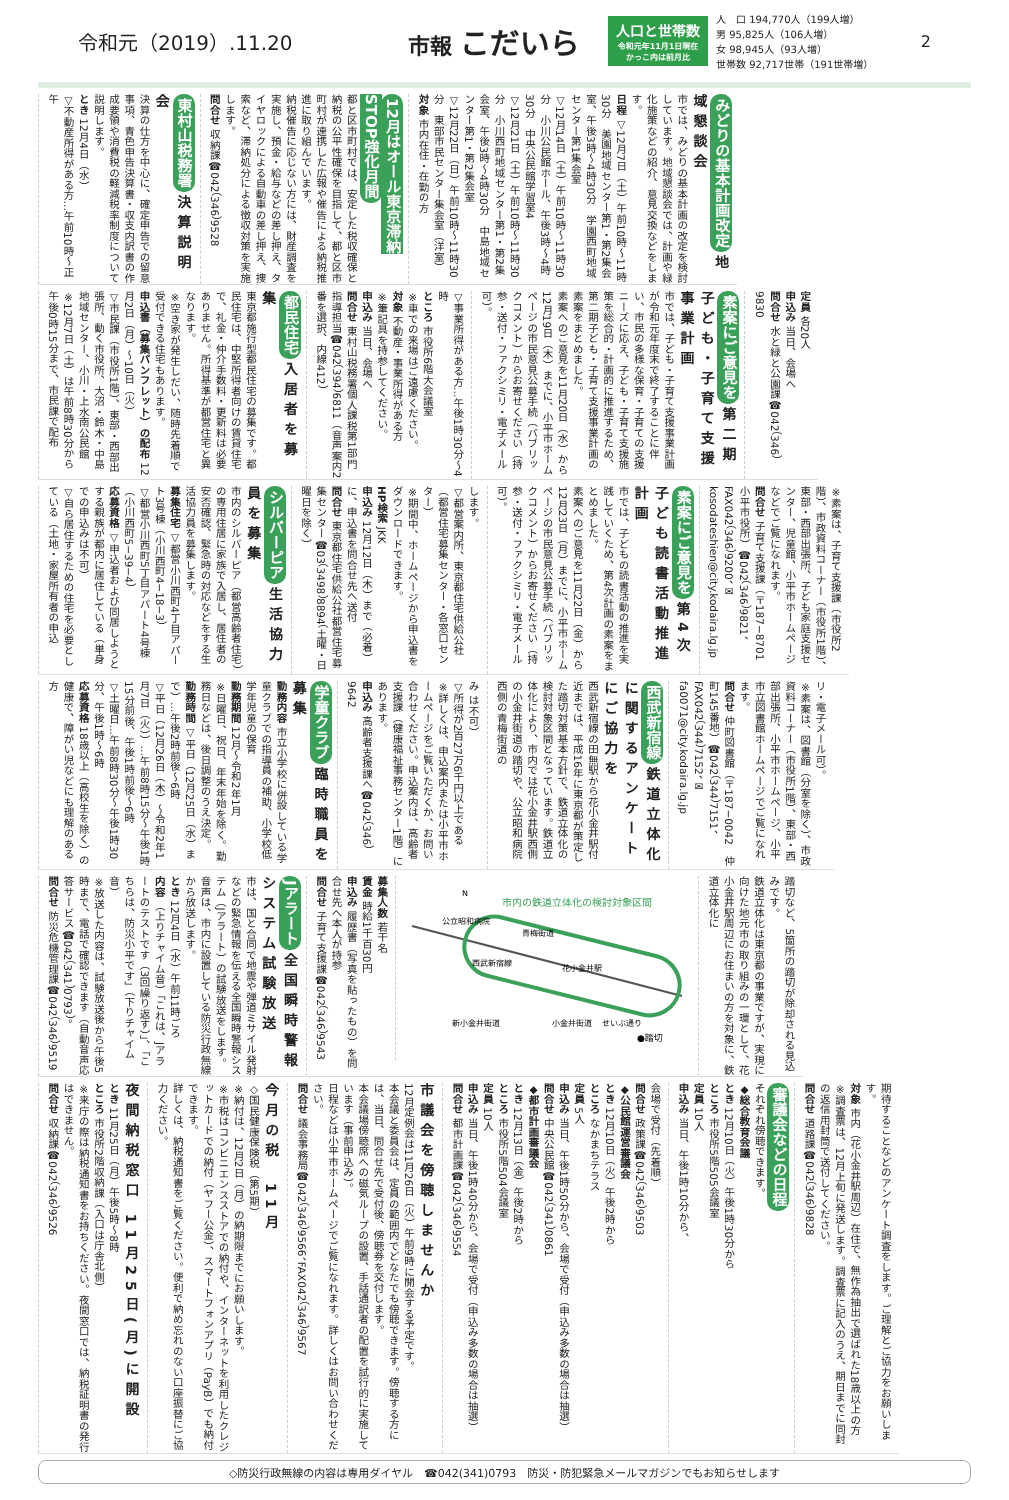令和元（2019）.11.20 市報 こだいら
人口と世帯数
令和元年11月1日現在
かっこ内は前月比
人　口 194,770人（199人増）
男 95,825人（106人増）
女 98,945人（93人増）
世帯数 92,717世帯（191世帯増）
2
みどりの基本計画改定 地域懇談会
市では、みどりの基本計画の改定を検討しています。地域懇談会では、計画や緑化施策などの紹介、意見交換などをします。
日程 ▽12月7日（土）午前10時～11時30分　美園地域センター第1・第2集会室、午後3時～4時30分　学園西町地域センター第1集会室
▽12月14日（土）午前10時～11時30分　小川公民館ホール、午後3時～4時30分　中央公民館学習室4
▽12月21日（土）午前10時～11時30分　小川西町地域センター第1・第2集会室、午後3時～4時30分　中島地域センター第1・第2集会室
▽12月22日（日）午前10時～11時30分　東部市民センター集会室（洋室）
対象 市内在住・在勤の方
12月はオール東京滞納STOP強化月間
都と区市町村では、安定した税収確保と納税の公平性確保を目指して、都と区市町村が連携した広報や催告による納税推進に取り組んでいます。
納税催告に応じない方には、財産調査を実施し、預金・給与などの差し押え、タイヤロックによる自動車の差し押え、捜索など、滞納処分による徴収対策を実施します。
問合せ 収納課☎042（346）9528
東村山税務署 決算説明会
決算の仕方を中心に、確定申告での留意事項、青色申告決算書・収支内訳書の作成要領や消費税の軽減税率制度について説明します。
とき 12月4日（水）
▽不動産所得がある方…午前10時～正午
定員 各20人
申込み 当日、会場へ
問合せ 水と緑と公園課☎042（346）9830
素案にご意見を 第二期子ども・子育て支援事業計画
市では、子ども・子育て支援事業計画が令和元年度末で終了することに伴い、市民の多様な保育・子育ての支援ニーズに応え、子ども・子育て支援施策を総合的・計画的に推進するため、第二期子ども・子育て支援事業計画の素案をまとめました。
素案へのご意見を11月20日（水）から12月19日（木）までに、小平市ホームページの市民意見公募手続（パブリックコメント）からお寄せください（持参・送付・ファクシミリ・電子メール可）。
▽事業所得がある方…午後1時30分～4時
ところ 市役所6階大会議室
※車での来場はご遠慮ください。
対象 不動産・事業所得がある方
※筆記具を持参してください。
申込み 当日、会場へ
問合せ 東村山税務署個人課税第1部門指導担当☎042（394）6811（音声案内2番を選択、内線412）
都民住宅 入居者を募集
東京都施行型都民住宅の募集です。都民住宅は、中堅所得者向けの賃貸住宅で、礼金・仲介手数料・更新料は必要ありません。所得基準が都営住宅と異なります。
※空き家が発生しだい、随時先着順で受付できる住宅もあります。
申込書（募集パンフレット）の配布 12月2日（月）～10日（火）
▽市民課（市役所1階）、東部・西部出張所、動く市役所、大沼・鈴木・中島地域センター、小川・上水南公民館
※12月7日（土）は午前8時30分から午後0時15分まで、市民課で配布
※素案は、子育て支援課（市役所2階）、市政資料コーナー（市役所1階）、東部・西部出張所、子ども家庭支援センター、児童館、小平市ホームページなどでご覧になれます。
問合せ 子育て支援課（〒187−8701　小平市役所）☎042（346）9821、FAX042（346）9200、✉kosodateshien@city.kodaira.lg.jp
素案にご意見を 第4次子ども読書活動推進計画
市では、子どもの読書活動の推進を実践していくため、第4次計画の素案をまとめました。
素案へのご意見を11月22日（金）から12月23日（月）までに、小平市ホームページの市民意見公募手続（パブリックコメント）からお寄せください（持参・送付・ファクシミリ・電子メール可）。
します。
▽都営案内所、東京都住宅供給公社（都営住宅募集センター・各窓口センター）
※期間中、ホームページから申込書をダウンロードできます。
HP検索 JKK
申込み 12月12日（木）まで（必着）に、申込書を問合せ先へ送付
問合せ 東京都住宅供給公社都営住宅募集センター☎03（3498）8894（土曜・日曜日を除く）
シルバーピア 生活協力員を募集
市内のシルバーピア（都営高齢者住宅）の専用住居に家族で入居し、居住者の安否確認、緊急時の対応などをする生活協力員を募集します。
募集住宅 ▽都営小川西町4丁目アパート3号棟（小川西町4−18−3）
▽都営小川西町5丁目アパート4号棟（小川西町5−39−4）
応募資格 ▽申込者および同居しようとする親族が都内に居住している（単身での申込みは不可）
▽自ら居住するための住宅を必要としている（土地・家屋所有者の申込
リ・電子メール可）。
※素案は、図書館（分室を除く）、市政資料コーナー（市役所1階）、東部・西部出張所、小平市ホームページ、小平市立図書館ホームページでご覧になれます。
問合せ 仲町図書館（〒187−0042　仲町145番地）☎042（344）7151、FAX042（344）7152、✉fa0071@city.kodaira.lg.jp
西武新宿線 鉄道立体化に関するアンケートにご協力を
西武新宿線の田無駅から花小金井駅付近までは、平成16年に東京都が策定した踏切対策基本方針で、鉄道立体化の検討対象区間となっています。鉄道立体化により、市内では花小金井駅西側の小金井街道の踏切や、公立昭和病院西側の青梅街道の
み は不可）
▽所得が2百27万6千円以上である
※詳しくは、申込案内または小平市ホームページをご覧いただくか、お問い合わせください。申込案内は、高齢者支援課（健康福祉事務センター1階）にあります。
申込み 高齢者支援課へ☎042（346）9642
学童クラブ 臨時職員を募集
勤務内容 市立小学校に併設している学童クラブでの指導員の補助、小学校低学年児童の保育
勤務期間 12月～令和2年1月
※日曜日、祝日、年末年始を除く。勤務日などは、後日調整のうえ決定。
勤務時間 ▽平日（12月25日（水）まで）…午後2時前後～6時
▽平日（12月26日（木）～令和2年1月7日（火））…午前8時15分～午後1時15分前後、午後1時前後～6時
▽土曜日…午前8時30分～午後1時30分、午後1時～6時
応募資格 18歳以上（高校生を除く）の健康で、障がい児などにも理解のある方
踏切など、5箇所の踏切が除却される見込みです。
鉄道立体化は東京都の事業ですが、実現に向けた地元市の取り組みの一環として、花小金井駅周辺にお住まいの方を対象に、鉄道立体化に
市内の鉄道立体化の検討対象区間
公立昭和病院
青梅街道
西武新宿線
花小金井駅
新小金井街道
小金井街道
せいぶ通り
●踏切
N
募集人数 若干名
賃金 時給1千百30円
申込み 履歴書（写真を貼ったもの）を問合せ先へ本人が持参
問合せ 子育て支援課☎042（346）9543
Jアラート 全国瞬時警報システム試験放送
市は、国と合同で地震や弾道ミサイル発射などの緊急情報を伝える全国瞬時警報システム（Jアラート）の試験放送をします。音声は、市内に設置している防災行政無線から放送します。
とき 12月4日（水）午前11時ごろ
内容 （上りチャイム音）「これは、Jアラートのテストです（3回繰り返す）」、「こちらは、防災小平です」（下りチャイム音）
※放送した内容は、試験放送後から午後5時まで、電話で確認できます（自動音声応答サービス☎042（341）0793）。
問合せ 防災危機管理課☎042（346）9519
期待することなどのアンケート調査をします。ご理解とご協力をお願いします。
対象 市内（花小金井駅周辺）在住で、無作為抽出で選ばれた18歳以上の方
※調査票は、12月上旬に発送します。調査票に記入のうえ、期日までに同封の返信用封筒で送付してください。
問合せ 道路課☎042（346）9828
審議会などの日程
それぞれ傍聴できます。
◆総合教育会議
とき 12月10日（火）午後1時30分から
ところ 市役所5階505会議室
定員 10人
申込み 当日、午後1時10分から、
会場で受付（先着順）
問合せ 政策課☎042（346）9503
◆公民館運営審議会
とき 12月10日（火）午後2時から
ところ なかまちテラス
定員 5人
申込み 当日、午後1時50分から、会場で受付（申込み多数の場合は抽選）
問合せ 中央公民館☎042（341）0861
◆都市計画審議会
とき 12月13日（金）午後2時から
ところ 市役所5階504会議室
定員 10人
申込み 当日、午後1時40分から、会場で受付（申込み多数の場合は抽選）
問合せ 都市計画課☎042（346）9554
市議会を傍聴しませんか
12月定例会は11月26日（火）午前9時に開会する予定です。
本会議と委員会は、定員の範囲内でどなたでも傍聴できます。傍聴する方には、当日、問合せ先で受付後、傍聴券を交付します。
本会議場傍聴席への磁気ループの設置、手話通訳者の配置を試行的に実施しています（事前申込み）。
日程などは小平市ホームページでご覧になれます。詳しくはお問い合わせください。
問合せ 議会事務局☎042（346）9566、FAX042（346）9567
今月の税　11月
◇国民健康保険税（第5期）
※納付は、12月2日（月）の納期限までにお願いします。
※市税はコンビニエンスストアでの納付や、インターネットを利用したクレジットカードでの納付（ヤフー公金）、スマートフォンアプリ（PayB）でも納付できます。
詳しくは、納税通知書をご覧ください。便利で納め忘れのない口座振替にご協力ください。
夜間納税窓口 11月25日(月)に開設
とき 11月25日（月）午後5時～8時
ところ 市役所2階収納課（入口は庁舎北側）
※来庁の際は納税通知書をお持ちください。夜間窓口では、納税証明書の発行はできません。
問合せ 収納課☎042（346）9526
◇防災行政無線の内容は専用ダイヤル　☎042(341)0793　防災・防犯緊急メールマガジンでもお知らせします